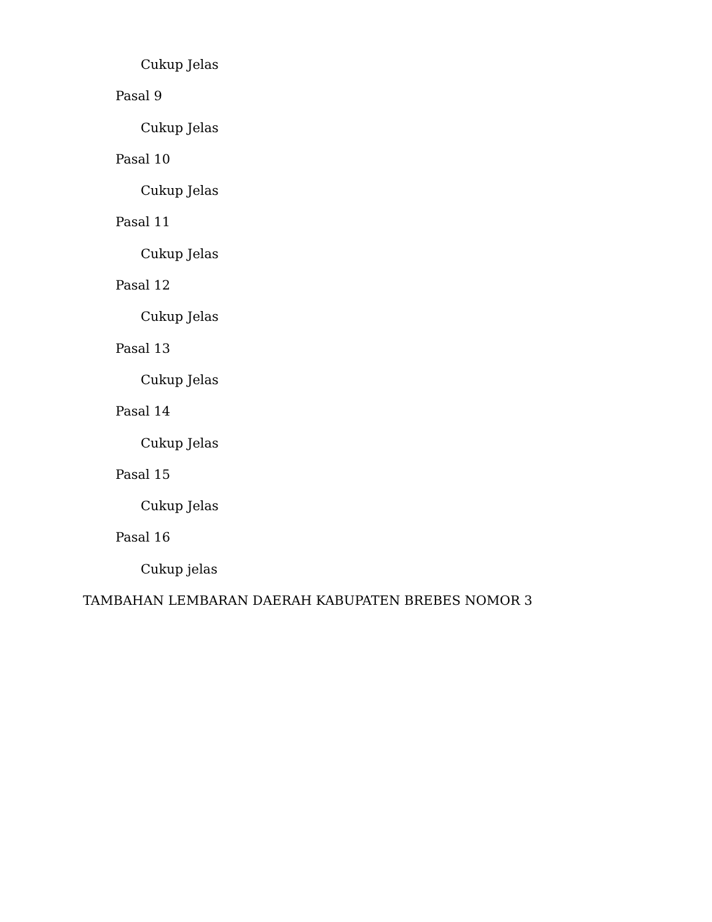Cukup Jelas
Pasal 9
Cukup Jelas
Pasal 10
Cukup Jelas
Pasal 11
Cukup Jelas
Pasal 12
Cukup Jelas
Pasal 13
Cukup Jelas
Pasal 14
Cukup Jelas
Pasal 15
Cukup Jelas
Pasal 16
Cukup jelas
TAMBAHAN LEMBARAN DAERAH KABUPATEN BREBES NOMOR 3